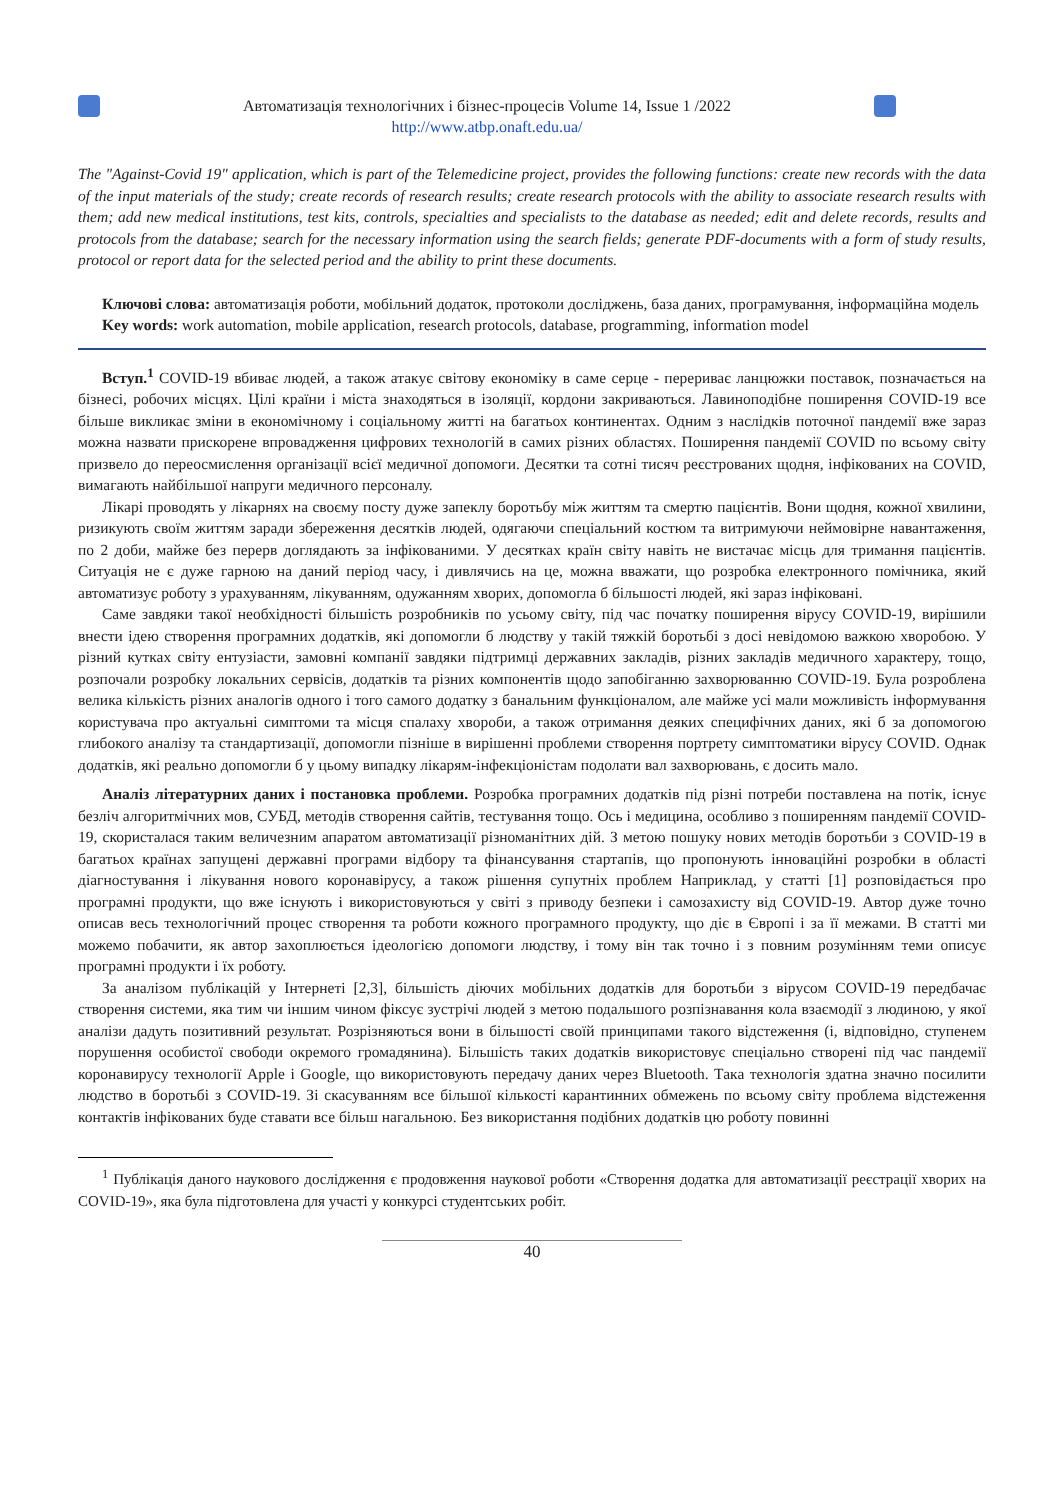Автоматизація технологічних і бізнес-процесів Volume 14, Issue 1 /2022
http://www.atbp.onaft.edu.ua/
The "Against-Covid 19" application, which is part of the Telemedicine project, provides the following functions: create new records with the data of the input materials of the study; create records of research results; create research protocols with the ability to associate research results with them; add new medical institutions, test kits, controls, specialties and specialists to the database as needed; edit and delete records, results and protocols from the database; search for the necessary information using the search fields; generate PDF-documents with a form of study results, protocol or report data for the selected period and the ability to print these documents.
Ключові слова: автоматизація роботи, мобільний додаток, протоколи досліджень, база даних, програмування, інформаційна модель
Key words: work automation, mobile application, research protocols, database, programming, information model
Вступ.<sup>1</sup> COVID-19 вбиває людей, а також атакує світову економіку в саме серце - перериває ланцюжки поставок, позначається на бізнесі, робочих місцях. Цілі країни і міста знаходяться в ізоляції, кордони закриваються. Лавиноподібне поширення COVID-19 все більше викликає зміни в економічному і соціальному житті на багатьох континентах. Одним з наслідків поточної пандемії вже зараз можна назвати прискорене впровадження цифрових технологій в самих різних областях. Поширення пандемії COVID по всьому світу призвело до переосмислення організації всієї медичної допомоги. Десятки та сотні тисяч реєстрованих щодня, інфікованих на COVID, вимагають найбільшої напруги медичного персоналу.
Лікарі проводять у лікарнях на своєму посту дуже запеклу боротьбу між життям та смертю пацієнтів. Вони щодня, кожної хвилини, ризикують своїм життям заради збереження десятків людей, одягаючи спеціальний костюм та витримуючи неймовірне навантаження, по 2 доби, майже без перерв доглядають за інфікованими. У десятках країн світу навіть не вистачає місць для тримання пацієнтів. Ситуація не є дуже гарною на даний період часу, і дивлячись на це, можна вважати, що розробка електронного помічника, який автоматизує роботу з урахуванням, лікуванням, одужанням хворих, допомогла б більшості людей, які зараз інфіковані.
Саме завдяки такої необхідності більшість розробників по усьому світу, під час початку поширення вірусу COVID-19, вирішили внести ідею створення програмних додатків, які допомогли б людству у такій тяжкій боротьбі з досі невідомою важкою хворобою. У різний кутках світу ентузіасти, замовні компанії завдяки підтримці державних закладів, різних закладів медичного характеру, тощо, розпочали розробку локальних сервісів, додатків та різних компонентів щодо запобіганню захворюванню COVID-19. Була розроблена велика кількість різних аналогів одного і того самого додатку з банальним функціоналом, але майже усі мали можливість інформування користувача про актуальні симптоми та місця спалаху хвороби, а також отримання деяких специфічних даних, які б за допомогою глибокого аналізу та стандартизації, допомогли пізніше в вирішенні проблеми створення портрету симптоматики вірусу COVID. Однак додатків, які реально допомогли б у цьому випадку лікарям-інфекціоністам подолати вал захворювань, є досить мало.
Аналіз літературних даних і постановка проблеми. Розробка програмних додатків під різні потреби поставлена на потік, існує безліч алгоритмічних мов, СУБД, методів створення сайтів, тестування тощо. Ось і медицина, особливо з поширенням пандемії COVID-19, скористалася таким величезним апаратом автоматизації різноманітних дій. З метою пошуку нових методів боротьби з COVID-19 в багатьох країнах запущені державні програми відбору та фінансування стартапів, що пропонують інноваційні розробки в області діагностування і лікування нового коронавірусу, а також рішення супутніх проблем Наприклад, у статті [1] розповідається про програмні продукти, що вже існують і використовуються у світі з приводу безпеки і самозахисту від COVID-19. Автор дуже точно описав весь технологічний процес створення та роботи кожного програмного продукту, що діє в Європі і за її межами. В статті ми можемо побачити, як автор захоплюється ідеологією допомоги людству, і тому він так точно і з повним розумінням теми описує програмні продукти і їх роботу.
За аналізом публікацій у Інтернеті [2,3], більшість діючих мобільних додатків для боротьби з вірусом COVID-19 передбачає створення системи, яка тим чи іншим чином фіксує зустрічі людей з метою подальшого розпізнавання кола взаємодії з людиною, у якої аналізи дадуть позитивний результат. Розрізняються вони в більшості своїй принципами такого відстеження (і, відповідно, ступенем порушення особистої свободи окремого громадянина). Більшість таких додатків використовує спеціально створені під час пандемії коронавирусу технології Apple і Google, що використовують передачу даних через Bluetooth. Така технологія здатна значно посилити людство в боротьбі з COVID-19. Зі скасуванням все більшої кількості карантинних обмежень по всьому світу проблема відстеження контактів інфікованих буде ставати все більш нагальною. Без використання подібних додатків цю роботу повинні
<sup>1</sup> Публікація даного наукового дослідження є продовження наукової роботи «Створення додатка для автоматизації реєстрації хворих на COVID-19», яка була підготовлена для участі у конкурсі студентських робіт.
40